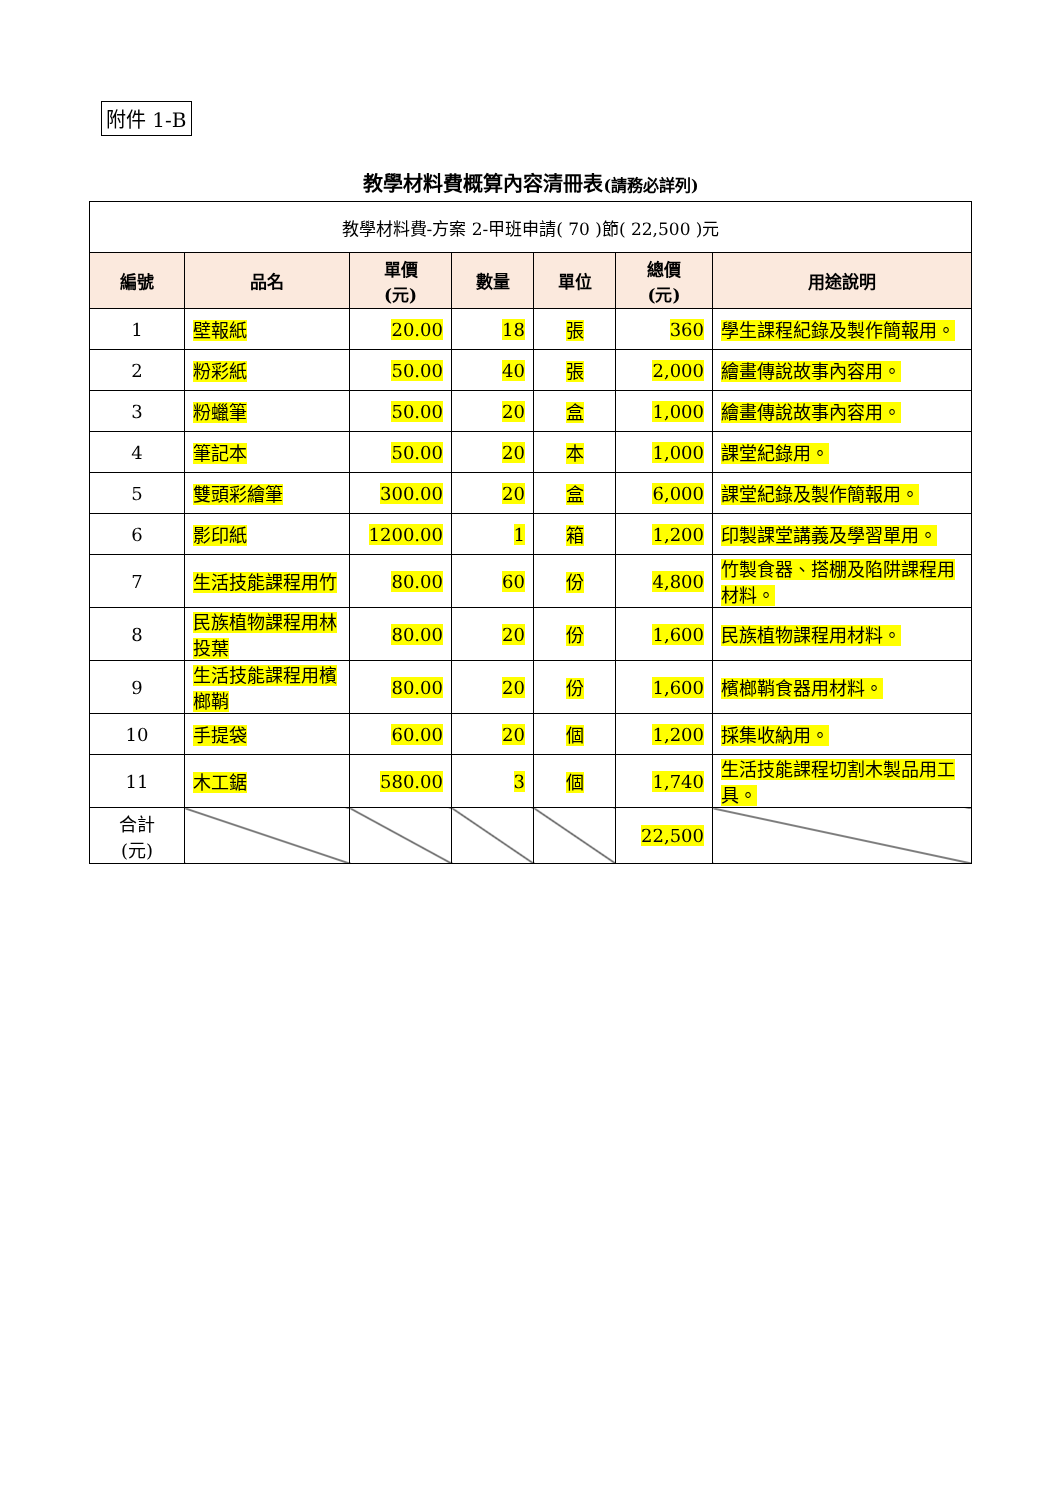附件 1-B
教學材料費概算內容清冊表(請務必詳列)
| 教學材料費-方案 2-甲班申請( 70 )節( 22,500 )元 | | | | | | |
| 編號 | 品名 | 單價 (元) | 數量 | 單位 | 總價 (元) | 用途說明 |
| 1 | 壁報紙 | 20.00 | 18 | 張 | 360 | 學生課程紀錄及製作簡報用。 |
| 2 | 粉彩紙 | 50.00 | 40 | 張 | 2,000 | 繪畫傳說故事內容用。 |
| 3 | 粉蠟筆 | 50.00 | 20 | 盒 | 1,000 | 繪畫傳說故事內容用。 |
| 4 | 筆記本 | 50.00 | 20 | 本 | 1,000 | 課堂紀錄用。 |
| 5 | 雙頭彩繪筆 | 300.00 | 20 | 盒 | 6,000 | 課堂紀錄及製作簡報用。 |
| 6 | 影印紙 | 1200.00 | 1 | 箱 | 1,200 | 印製課堂講義及學習單用。 |
| 7 | 生活技能課程用竹 | 80.00 | 60 | 份 | 4,800 | 竹製食器、搭棚及陷阱課程用材料。 |
| 8 | 民族植物課程用林投葉 | 80.00 | 20 | 份 | 1,600 | 民族植物課程用材料。 |
| 9 | 生活技能課程用檳榔鞘 | 80.00 | 20 | 份 | 1,600 | 檳榔鞘食器用材料。 |
| 10 | 手提袋 | 60.00 | 20 | 個 | 1,200 | 採集收納用。 |
| 11 | 木工鋸 | 580.00 | 3 | 個 | 1,740 | 生活技能課程切割木製品用工具。 |
| 合計 (元) | | | | | 22,500 | |